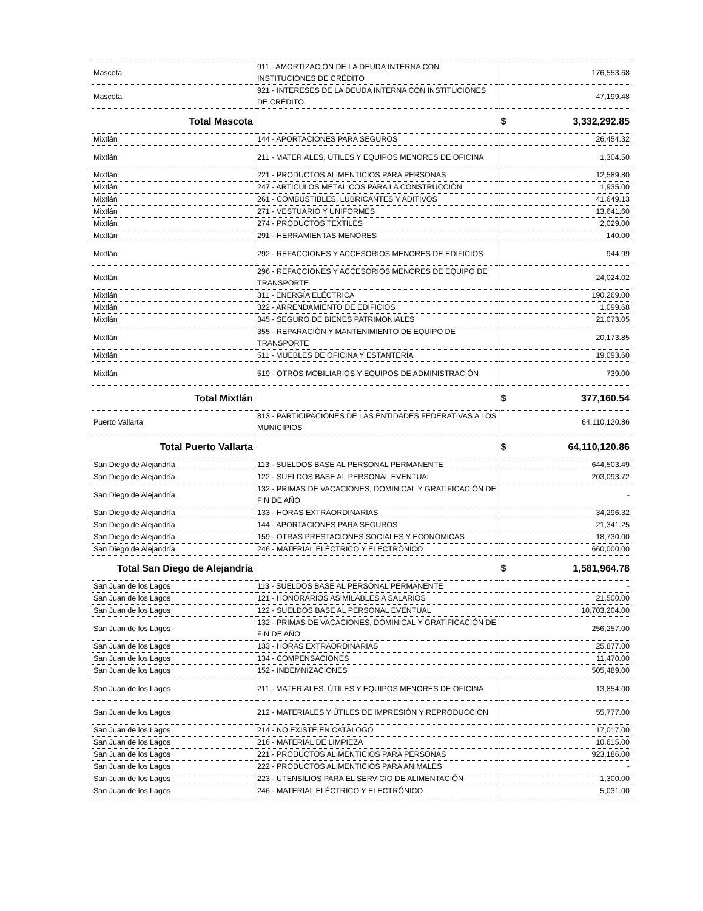| Mascota | 911 - AMORTIZACIÓN DE LA DEUDA INTERNA CON INSTITUCIONES DE CRÉDITO | 176,553.68 |
| Mascota | 921 - INTERESES DE LA DEUDA INTERNA CON INSTITUCIONES DE CRÉDITO | 47,199.48 |
| Total Mascota | | $ 3,332,292.85 |
| Mixtlán | 144 - APORTACIONES PARA SEGUROS | 26,454.32 |
| Mixtlán | 211 - MATERIALES, ÚTILES Y EQUIPOS MENORES DE OFICINA | 1,304.50 |
| Mixtlán | 221 - PRODUCTOS ALIMENTICIOS PARA PERSONAS | 12,589.80 |
| Mixtlán | 247 - ARTÍCULOS METÁLICOS PARA LA CONSTRUCCIÓN | 1,935.00 |
| Mixtlán | 261 - COMBUSTIBLES, LUBRICANTES Y ADITIVOS | 41,649.13 |
| Mixtlán | 271 - VESTUARIO Y UNIFORMES | 13,641.60 |
| Mixtlán | 274 - PRODUCTOS TEXTILES | 2,029.00 |
| Mixtlán | 291 - HERRAMIENTAS MENORES | 140.00 |
| Mixtlán | 292 - REFACCIONES Y ACCESORIOS MENORES DE EDIFICIOS | 944.99 |
| Mixtlán | 296 - REFACCIONES Y ACCESORIOS MENORES DE EQUIPO DE TRANSPORTE | 24,024.02 |
| Mixtlán | 311 - ENERGÍA ELÉCTRICA | 190,269.00 |
| Mixtlán | 322 - ARRENDAMIENTO DE EDIFICIOS | 1,099.68 |
| Mixtlán | 345 - SEGURO DE BIENES PATRIMONIALES | 21,073.05 |
| Mixtlán | 355 - REPARACIÓN Y MANTENIMIENTO DE EQUIPO DE TRANSPORTE | 20,173.85 |
| Mixtlán | 511 - MUEBLES DE OFICINA Y ESTANTERÍA | 19,093.60 |
| Mixtlán | 519 - OTROS MOBILIARIOS Y EQUIPOS DE ADMINISTRACIÓN | 739.00 |
| Total Mixtlán | | $ 377,160.54 |
| Puerto Vallarta | 813 - PARTICIPACIONES DE LAS ENTIDADES FEDERATIVAS A LOS MUNICIPIOS | 64,110,120.86 |
| Total Puerto Vallarta | | $ 64,110,120.86 |
| San Diego de Alejandría | 113 - SUELDOS BASE AL PERSONAL PERMANENTE | 644,503.49 |
| San Diego de Alejandría | 122 - SUELDOS BASE AL PERSONAL EVENTUAL | 203,093.72 |
| San Diego de Alejandría | 132 - PRIMAS DE VACACIONES, DOMINICAL Y GRATIFICACIÓN DE FIN DE AÑO | - |
| San Diego de Alejandría | 133 - HORAS EXTRAORDINARIAS | 34,296.32 |
| San Diego de Alejandría | 144 - APORTACIONES PARA SEGUROS | 21,341.25 |
| San Diego de Alejandría | 159 - OTRAS PRESTACIONES SOCIALES Y ECONÓMICAS | 18,730.00 |
| San Diego de Alejandría | 246 - MATERIAL ELÉCTRICO Y ELECTRÓNICO | 660,000.00 |
| Total San Diego de Alejandría | | $ 1,581,964.78 |
| San Juan de los Lagos | 113 - SUELDOS BASE AL PERSONAL PERMANENTE | - |
| San Juan de los Lagos | 121 - HONORARIOS ASIMILABLES A SALARIOS | 21,500.00 |
| San Juan de los Lagos | 122 - SUELDOS BASE AL PERSONAL EVENTUAL | 10,703,204.00 |
| San Juan de los Lagos | 132 - PRIMAS DE VACACIONES, DOMINICAL Y GRATIFICACIÓN DE FIN DE AÑO | 256,257.00 |
| San Juan de los Lagos | 133 - HORAS EXTRAORDINARIAS | 25,877.00 |
| San Juan de los Lagos | 134 - COMPENSACIONES | 11,470.00 |
| San Juan de los Lagos | 152 - INDEMNIZACIONES | 505,489.00 |
| San Juan de los Lagos | 211 - MATERIALES, ÚTILES Y EQUIPOS MENORES DE OFICINA | 13,854.00 |
| San Juan de los Lagos | 212 - MATERIALES Y ÚTILES DE IMPRESIÓN Y REPRODUCCIÓN | 55,777.00 |
| San Juan de los Lagos | 214 - NO EXISTE EN CATÁLOGO | 17,017.00 |
| San Juan de los Lagos | 216 - MATERIAL DE LIMPIEZA | 10,615.00 |
| San Juan de los Lagos | 221 - PRODUCTOS ALIMENTICIOS PARA PERSONAS | 923,186.00 |
| San Juan de los Lagos | 222 - PRODUCTOS ALIMENTICIOS PARA ANIMALES | - |
| San Juan de los Lagos | 223 - UTENSILIOS PARA EL SERVICIO DE ALIMENTACIÓN | 1,300.00 |
| San Juan de los Lagos | 246 - MATERIAL ELÉCTRICO Y ELECTRÓNICO | 5,031.00 |